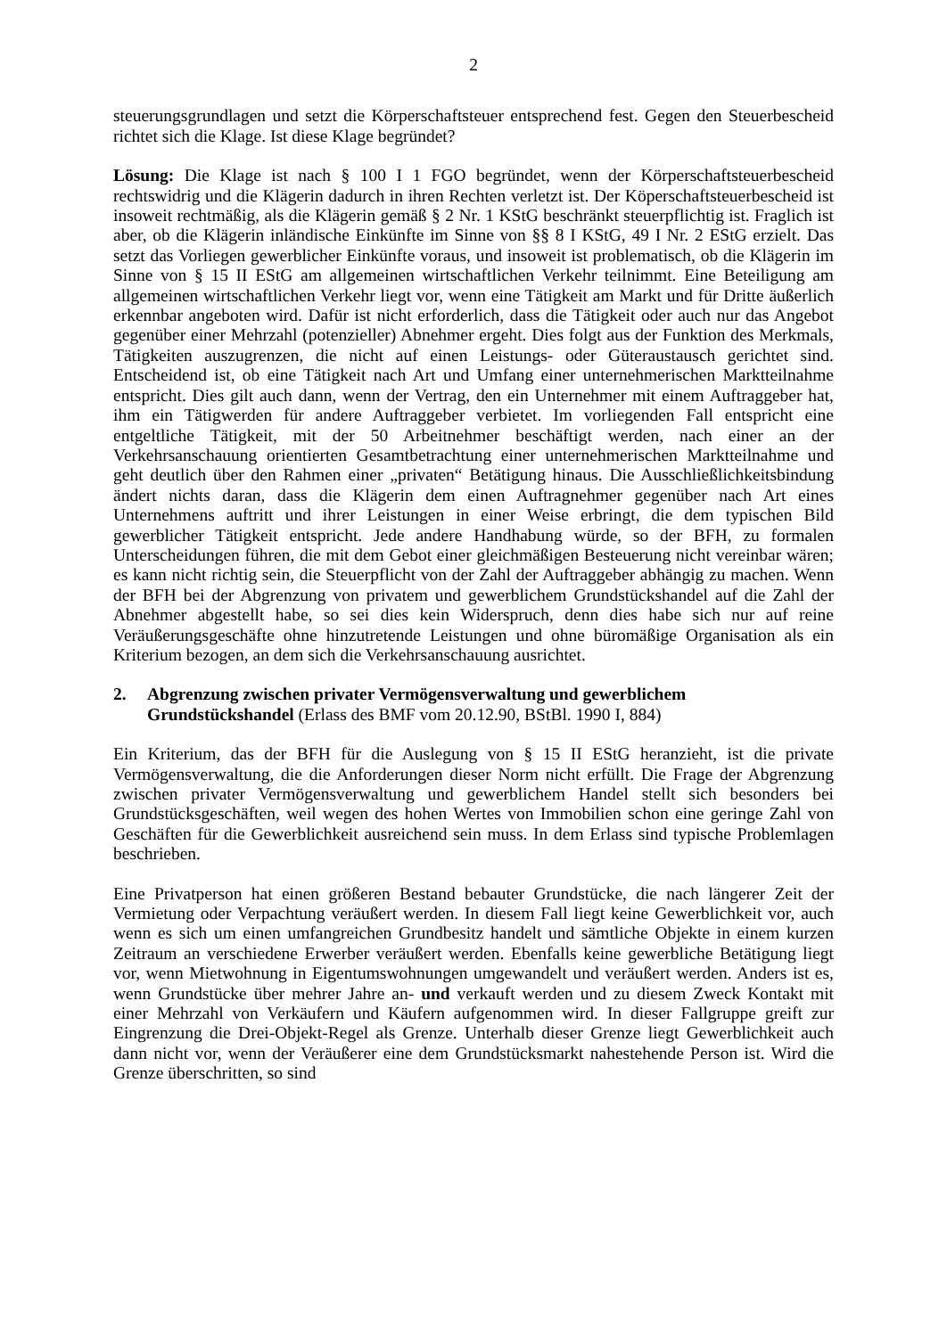2
steuerungsgrundlagen und setzt die Körperschaftsteuer entsprechend fest. Gegen den Steuerbescheid richtet sich die Klage. Ist diese Klage begründet?
Lösung: Die Klage ist nach § 100 I 1 FGO begründet, wenn der Körperschaftsteuerbescheid rechtswidrig und die Klägerin dadurch in ihren Rechten verletzt ist. Der Köperschaftsteuerbescheid ist insoweit rechtmäßig, als die Klägerin gemäß § 2 Nr. 1 KStG beschränkt steuerpflichtig ist. Fraglich ist aber, ob die Klägerin inländische Einkünfte im Sinne von §§ 8 I KStG, 49 I Nr. 2 EStG erzielt. Das setzt das Vorliegen gewerblicher Einkünfte voraus, und insoweit ist problematisch, ob die Klägerin im Sinne von § 15 II EStG am allgemeinen wirtschaftlichen Verkehr teilnimmt. Eine Beteiligung am allgemeinen wirtschaftlichen Verkehr liegt vor, wenn eine Tätigkeit am Markt und für Dritte äußerlich erkennbar angeboten wird. Dafür ist nicht erforderlich, dass die Tätigkeit oder auch nur das Angebot gegenüber einer Mehrzahl (potenzieller) Abnehmer ergeht. Dies folgt aus der Funktion des Merkmals, Tätigkeiten auszugrenzen, die nicht auf einen Leistungs- oder Güteraustausch gerichtet sind. Entscheidend ist, ob eine Tätigkeit nach Art und Umfang einer unternehmerischen Marktteilnahme entspricht. Dies gilt auch dann, wenn der Vertrag, den ein Unternehmer mit einem Auftraggeber hat, ihm ein Tätigwerden für andere Auftraggeber verbietet. Im vorliegenden Fall entspricht eine entgeltliche Tätigkeit, mit der 50 Arbeitnehmer beschäftigt werden, nach einer an der Verkehrsanschauung orientierten Gesamtbetrachtung einer unternehmerischen Marktteilnahme und geht deutlich über den Rahmen einer „privaten“ Betätigung hinaus. Die Ausschließlichkeitsbindung ändert nichts daran, dass die Klägerin dem einen Auftragnehmer gegenüber nach Art eines Unternehmens auftritt und ihrer Leistungen in einer Weise erbringt, die dem typischen Bild gewerblicher Tätigkeit entspricht. Jede andere Handhabung würde, so der BFH, zu formalen Unterscheidungen führen, die mit dem Gebot einer gleichmäßigen Besteuerung nicht vereinbar wären; es kann nicht richtig sein, die Steuerpflicht von der Zahl der Auftraggeber abhängig zu machen. Wenn der BFH bei der Abgrenzung von privatem und gewerblichem Grundstückshandel auf die Zahl der Abnehmer abgestellt habe, so sei dies kein Widerspruch, denn dies habe sich nur auf reine Veräußerungsgeschäfte ohne hinzutretende Leistungen und ohne büromäßige Organisation als ein Kriterium bezogen, an dem sich die Verkehrsanschauung ausrichtet.
2. Abgrenzung zwischen privater Vermögensverwaltung und gewerblichem Grundstückshandel (Erlass des BMF vom 20.12.90, BStBl. 1990 I, 884)
Ein Kriterium, das der BFH für die Auslegung von § 15 II EStG heranzieht, ist die private Vermögensverwaltung, die die Anforderungen dieser Norm nicht erfüllt. Die Frage der Abgrenzung zwischen privater Vermögensverwaltung und gewerblichem Handel stellt sich besonders bei Grundstücksgeschäften, weil wegen des hohen Wertes von Immobilien schon eine geringe Zahl von Geschäften für die Gewerblichkeit ausreichend sein muss. In dem Erlass sind typische Problemlagen beschrieben.
Eine Privatperson hat einen größeren Bestand bebauter Grundstücke, die nach längerer Zeit der Vermietung oder Verpachtung veräußert werden. In diesem Fall liegt keine Gewerblichkeit vor, auch wenn es sich um einen umfangreichen Grundbesitz handelt und sämtliche Objekte in einem kurzen Zeitraum an verschiedene Erwerber veräußert werden. Ebenfalls keine gewerbliche Betätigung liegt vor, wenn Mietwohnung in Eigentumswohnungen umgewandelt und veräußert werden. Anders ist es, wenn Grundstücke über mehrer Jahre an- und verkauft werden und zu diesem Zweck Kontakt mit einer Mehrzahl von Verkäufern und Käufern aufgenommen wird. In dieser Fallgruppe greift zur Eingrenzung die Drei-Objekt-Regel als Grenze. Unterhalb dieser Grenze liegt Gewerblichkeit auch dann nicht vor, wenn der Veräußerer eine dem Grundstücksmarkt nahestehende Person ist. Wird die Grenze überschritten, so sind